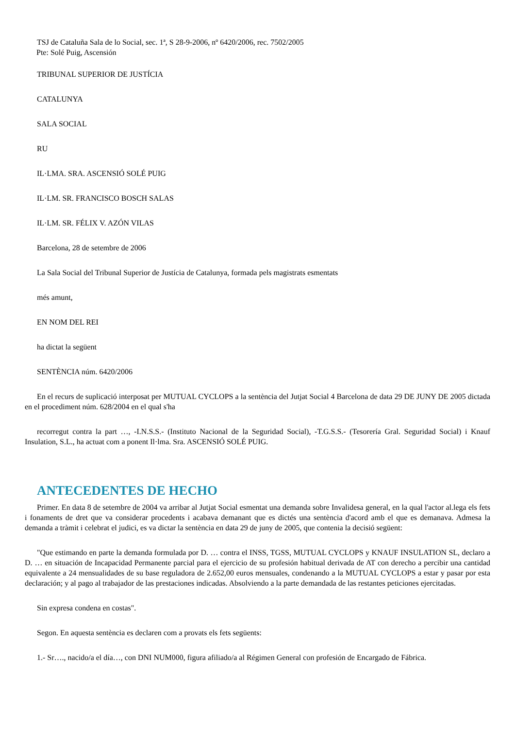TSJ de Cataluña Sala de lo Social, sec. 1ª, S 28-9-2006, nº 6420/2006, rec. 7502/2005
Pte: Solé Puig, Ascensión
TRIBUNAL SUPERIOR DE JUSTÍCIA
CATALUNYA
SALA SOCIAL
RU
IL·LMA. SRA. ASCENSIÓ SOLÉ PUIG
IL·LM. SR. FRANCISCO BOSCH SALAS
IL·LM. SR. FÉLIX V. AZÓN VILAS
Barcelona, 28 de setembre de 2006
La Sala Social del Tribunal Superior de Justícia de Catalunya, formada pels magistrats esmentats
més amunt,
EN NOM DEL REI
ha dictat la següent
SENTÈNCIA núm. 6420/2006
En el recurs de suplicació interposat per MUTUAL CYCLOPS a la sentència del Jutjat Social 4 Barcelona de data 29 DE JUNY DE 2005 dictada en el procediment núm. 628/2004 en el qual s'ha
recorregut contra la part …, -I.N.S.S.- (Instituto Nacional de la Seguridad Social), -T.G.S.S.- (Tesorería Gral. Seguridad Social) i Knauf Insulation, S.L., ha actuat com a ponent Il·lma. Sra. ASCENSIÓ SOLÉ PUIG.
ANTECEDENTES DE HECHO
Primer. En data 8 de setembre de 2004 va arribar al Jutjat Social esmentat una demanda sobre Invalidesa general, en la qual l'actor al.lega els fets i fonaments de dret que va considerar procedents i acabava demanant que es dictés una sentència d'acord amb el que es demanava. Admesa la demanda a tràmit i celebrat el judici, es va dictar la sentència en data 29 de juny de 2005, que contenia la decisió següent:
"Que estimando en parte la demanda formulada por D. … contra el INSS, TGSS, MUTUAL CYCLOPS y KNAUF INSULATION SL, declaro a D. … en situación de Incapacidad Permanente parcial para el ejercicio de su profesión habitual derivada de AT con derecho a percibir una cantidad equivalente a 24 mensualidades de su base reguladora de 2.652,00 euros mensuales, condenando a la MUTUAL CYCLOPS a estar y pasar por esta declaración; y al pago al trabajador de las prestaciones indicadas. Absolviendo a la parte demandada de las restantes peticiones ejercitadas.
Sin expresa condena en costas".
Segon. En aquesta sentència es declaren com a provats els fets següents:
1.- Sr…., nacido/a el día…, con DNI NUM000, figura afiliado/a al Régimen General con profesión de Encargado de Fábrica.